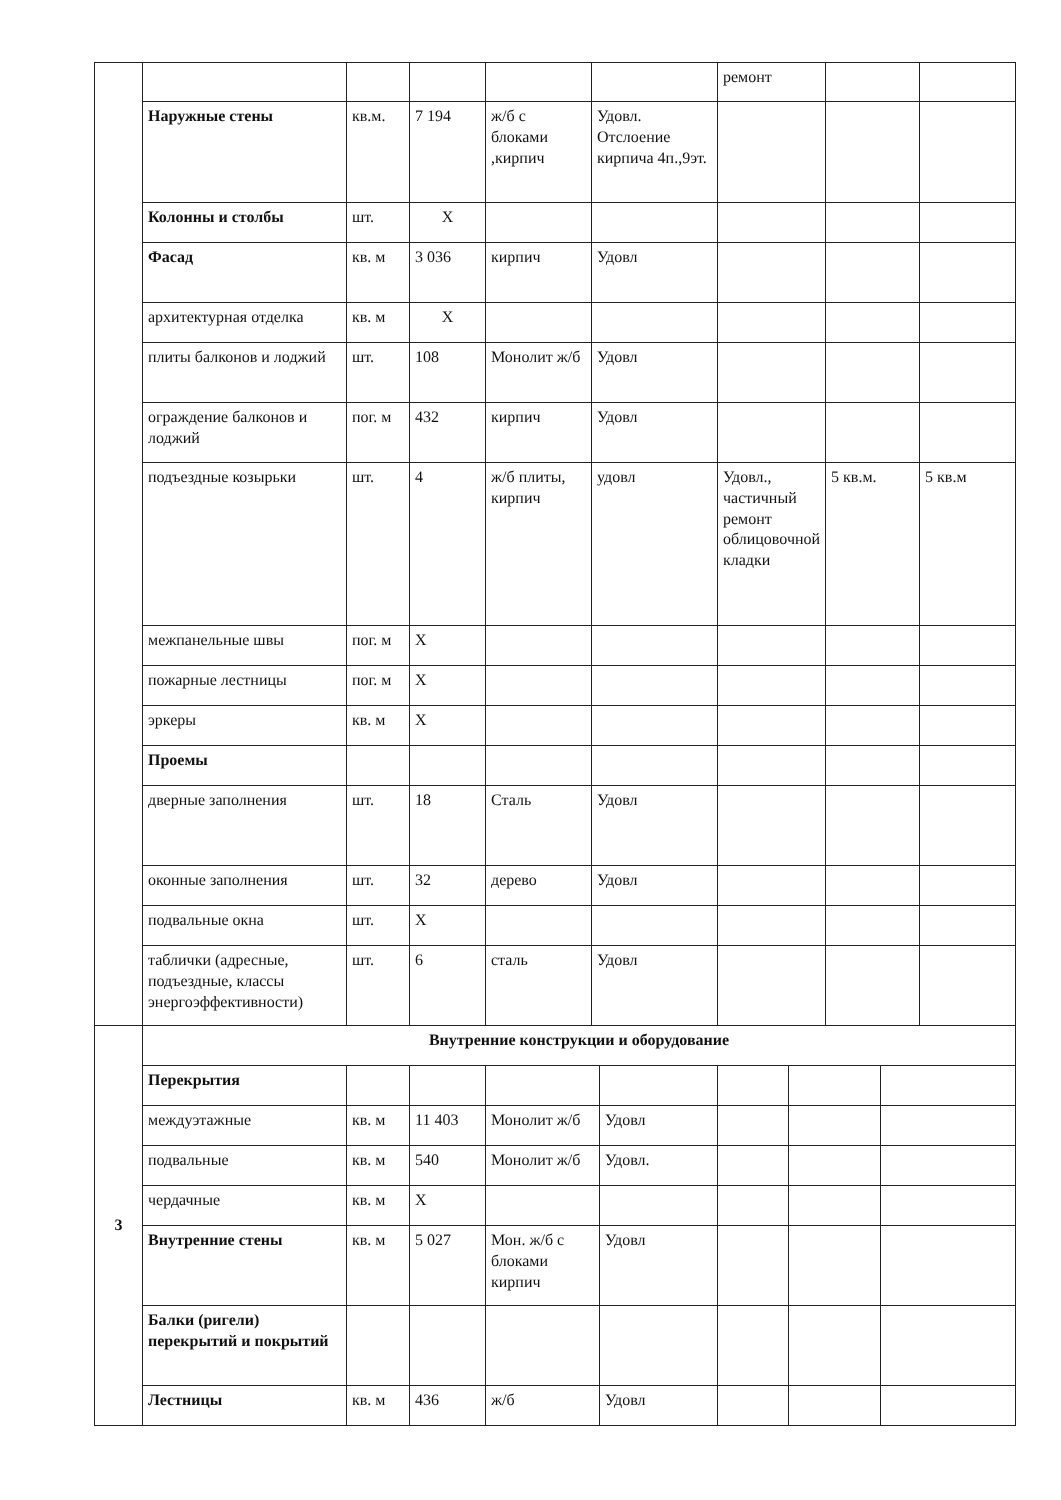| | | | | | | ремонт | | |
| | Наружные стены | кв.м. | 7 194 | ж/б с блоками ,кирпич | Удовл. Отслоение кирпича 4п.,9эт. | | | |
| | Колонны и столбы | шт. | Х | | | | | |
| | Фасад | кв. м | 3 036 | кирпич | Удовл | | | |
| | архитектурная отделка | кв. м | Х | | | | | |
| | плиты балконов и лоджий | шт. | 108 | Монолит ж/б | Удовл | | | |
| | ограждение балконов и лоджий | пог. м | 432 | кирпич | Удовл | | | |
| | подъездные козырьки | шт. | 4 | ж/б плиты, кирпич | удовл | Удовл., частичный ремонт облицовочной кладки | 5 кв.м. | 5 кв.м |
| | межпанельные швы | пог. м | Х | | | | | |
| | пожарные лестницы | пог. м | Х | | | | | |
| | эркеры | кв. м | Х | | | | | |
| | Проемы | | | | | | | |
| | дверные заполнения | шт. | 18 | Сталь | Удовл | | | |
| | оконные заполнения | шт. | 32 | дерево | Удовл | | | |
| | подвальные окна | шт. | Х | | | | | |
| | таблички (адресные, подъездные, классы энергоэффективности) | шт. | 6 | сталь | Удовл | | | |
| 3 | Внутренние конструкции и оборудование | | | | | | | |
| | Перекрытия | | | | | | | |
| | междуэтажные | кв. м | 11 403 | Монолит ж/б | Удовл | | | |
| | подвальные | кв. м | 540 | Монолит ж/б | Удовл. | | | |
| | чердачные | кв. м | Х | | | | | |
| | Внутренние стены | кв. м | 5 027 | Мон. ж/б с блоками кирпич | Удовл | | | |
| | Балки (ригели) перекрытий и покрытий | | | | | | | |
| | Лестницы | кв. м | 436 | ж/б | Удовл | | | |